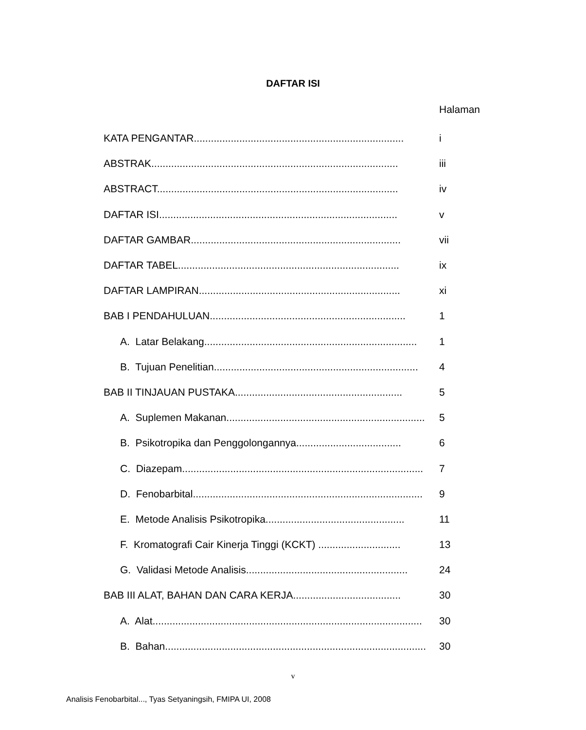DAFTAR ISI
Halaman
KATA PENGANTAR.......................................................................... i
ABSTRAK....................................................................................... iii
ABSTRACT..................................................................................... iv
DAFTAR ISI.................................................................................... v
DAFTAR GAMBAR.......................................................................... vii
DAFTAR TABEL.............................................................................. ix
DAFTAR LAMPIRAN....................................................................... xi
BAB I PENDAHULUAN..................................................................... 1
A. Latar Belakang........................................................................... 1
B. Tujuan Penelitian........................................................................ 4
BAB II TINJAUAN PUSTAKA........................................................... 5
A. Suplemen Makanan...................................................................... 5
B. Psikotropika dan Penggolongannya..................................... 6
C. Diazepam..................................................................................... 7
D. Fenobarbital................................................................................. 9
E. Metode Analisis Psikotropika................................................. 11
F. Kromatografi Cair Kinerja Tinggi (KCKT) ............................. 13
G. Validasi Metode Analisis......................................................... 24
BAB III ALAT, BAHAN DAN CARA KERJA...................................... 30
A. Alat............................................................................................... 30
B. Bahan............................................................................................ 30
v
Analisis Fenobarbital..., Tyas Setyaningsih, FMIPA UI, 2008